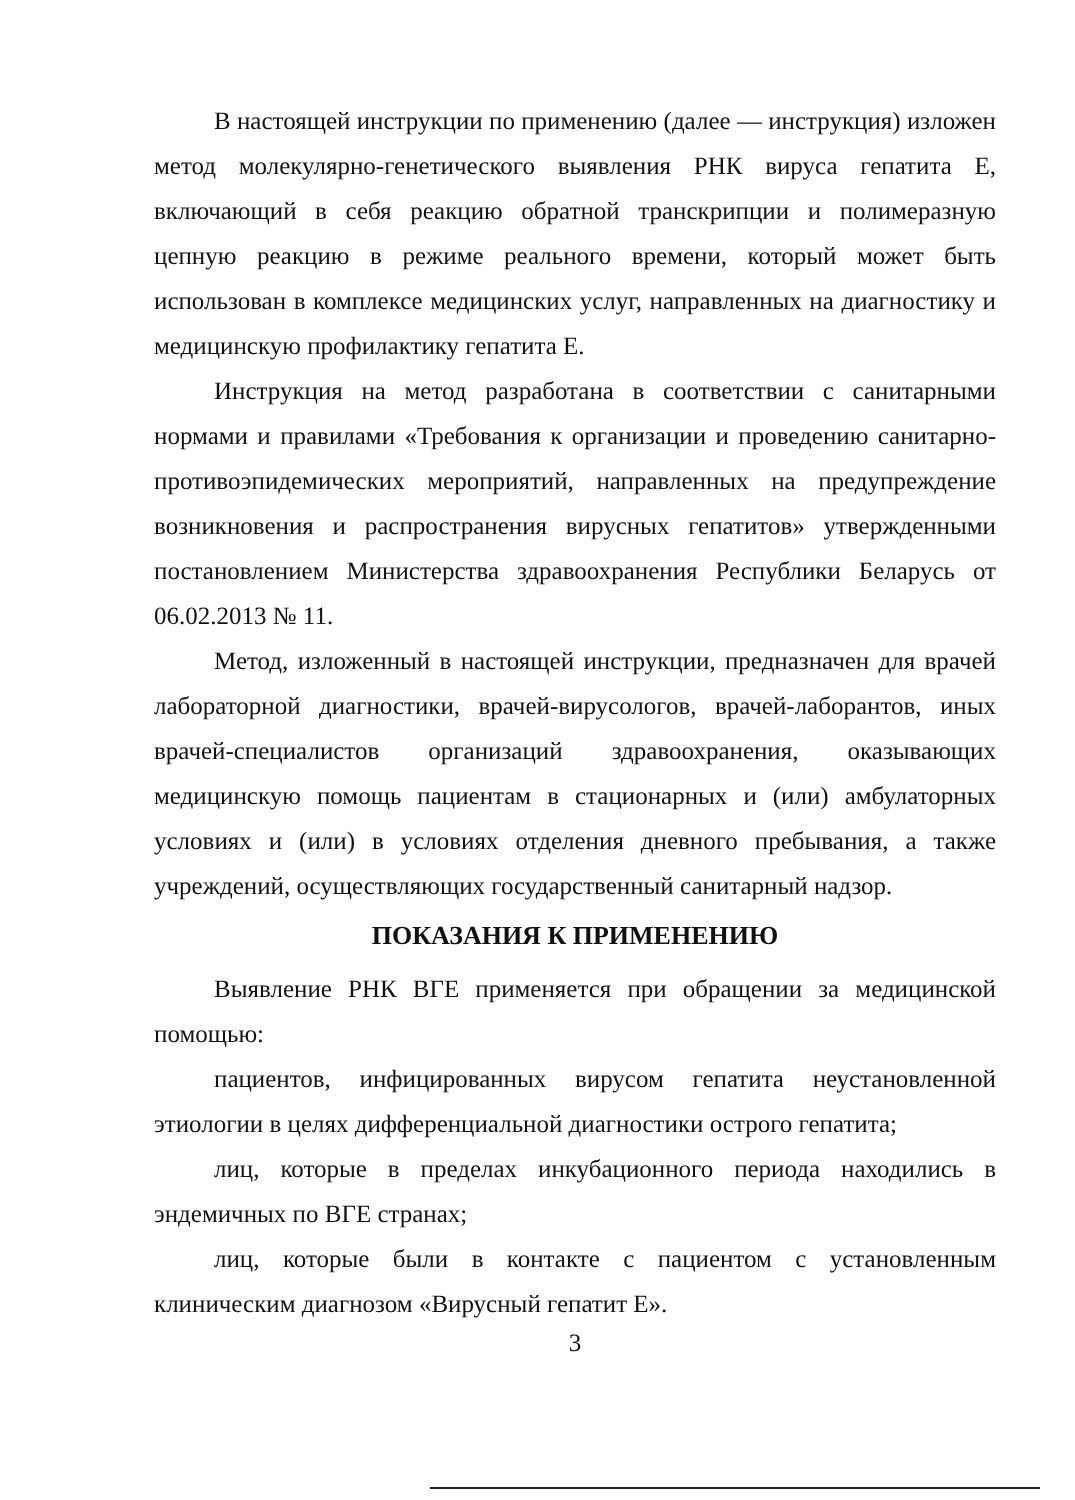В настоящей инструкции по применению (далее — инструкция) изложен метод молекулярно-генетического выявления РНК вируса гепатита Е, включающий в себя реакцию обратной транскрипции и полимеразную цепную реакцию в режиме реального времени, который может быть использован в комплексе медицинских услуг, направленных на диагностику и медицинскую профилактику гепатита Е.
Инструкция на метод разработана в соответствии с санитарными нормами и правилами «Требования к организации и проведению санитарно-противоэпидемических мероприятий, направленных на предупреждение возникновения и распространения вирусных гепатитов» утвержденными постановлением Министерства здравоохранения Республики Беларусь от 06.02.2013 № 11.
Метод, изложенный в настоящей инструкции, предназначен для врачей лабораторной диагностики, врачей-вирусологов, врачей-лаборантов, иных врачей-специалистов организаций здравоохранения, оказывающих медицинскую помощь пациентам в стационарных и (или) амбулаторных условиях и (или) в условиях отделения дневного пребывания, а также учреждений, осуществляющих государственный санитарный надзор.
ПОКАЗАНИЯ К ПРИМЕНЕНИЮ
Выявление РНК ВГЕ применяется при обращении за медицинской помощью:
пациентов, инфицированных вирусом гепатита неустановленной этиологии в целях дифференциальной диагностики острого гепатита;
лиц, которые в пределах инкубационного периода находились в эндемичных по ВГЕ странах;
лиц, которые были в контакте с пациентом с установленным клиническим диагнозом «Вирусный гепатит Е».
3